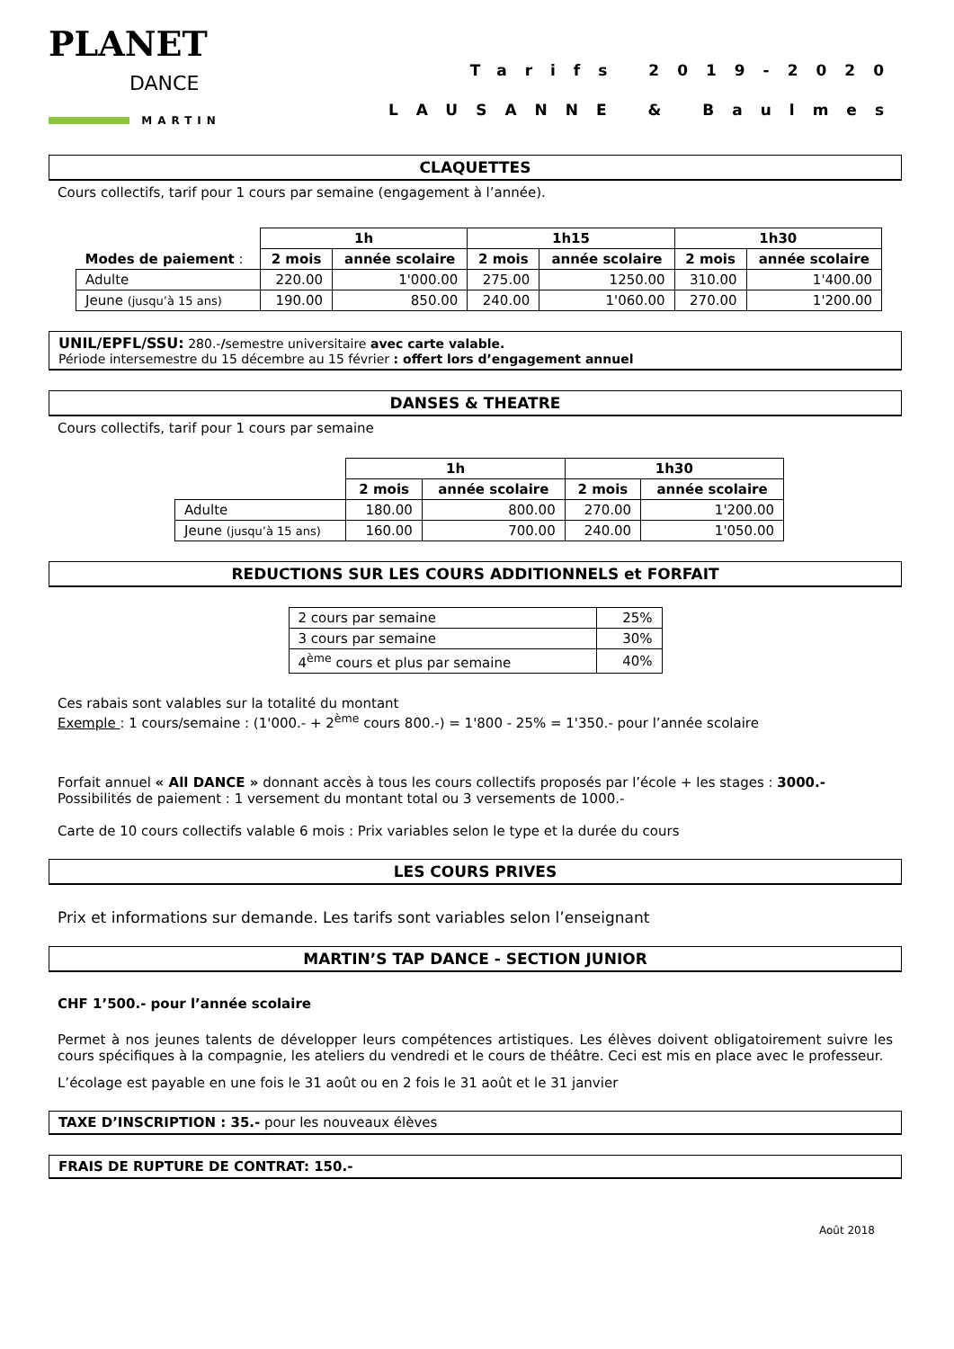PLANET
DANCE
MARTIN
Tarifs 2019-2020
LAUSANNE & Baulmes
CLAQUETTES
Cours collectifs, tarif pour 1 cours par semaine (engagement à l’année).
| | 1h | | 1h15 | | 1h30 | |
| Modes de paiement : | 2 mois | année scolaire | 2 mois | année scolaire | 2 mois | année scolaire |
| Adulte | 220.00 | 1'000.00 | 275.00 | 1250.00 | 310.00 | 1'400.00 |
| Jeune (jusqu’à 15 ans) | 190.00 | 850.00 | 240.00 | 1'060.00 | 270.00 | 1'200.00 |
UNIL/EPFL/SSU: 280.-/semestre universitaire avec carte valable.
Période intersemestre du 15 décembre au 15 février : offert lors d’engagement annuel
DANSES & THEATRE
Cours collectifs, tarif pour 1 cours par semaine
| | 1h | | 1h30 | |
| | 2 mois | année scolaire | 2 mois | année scolaire |
| Adulte | 180.00 | 800.00 | 270.00 | 1'200.00 |
| Jeune (jusqu’à 15 ans) | 160.00 | 700.00 | 240.00 | 1'050.00 |
REDUCTIONS SUR LES COURS ADDITIONNELS et FORFAIT
| 2 cours par semaine | 25% |
| 3 cours par semaine | 30% |
| 4<sup>ème</sup> cours et plus par semaine | 40% |
Ces rabais sont valables sur la totalité du montant
Exemple : 1 cours/semaine : (1'000.- + 2<sup>ème</sup> cours 800.-) = 1'800 - 25% = 1'350.- pour l’année scolaire
Forfait annuel « All DANCE » donnant accès à tous les cours collectifs proposés par l’école + les stages : 3000.-
Possibilités de paiement : 1 versement du montant total ou 3 versements de 1000.-
Carte de 10 cours collectifs valable 6 mois : Prix variables selon le type et la durée du cours
LES COURS PRIVES
Prix et informations sur demande. Les tarifs sont variables selon l’enseignant
MARTIN’S TAP DANCE - SECTION JUNIOR
CHF 1’500.- pour l’année scolaire
Permet à nos jeunes talents de développer leurs compétences artistiques. Les élèves doivent obligatoirement suivre les cours spécifiques à la compagnie, les ateliers du vendredi et le cours de théâtre. Ceci est mis en place avec le professeur.
L’écolage est payable en une fois le 31 août ou en 2 fois le 31 août et le 31 janvier
TAXE D’INSCRIPTION : 35.- pour les nouveaux élèves
FRAIS DE RUPTURE DE CONTRAT: 150.-
Août 2018